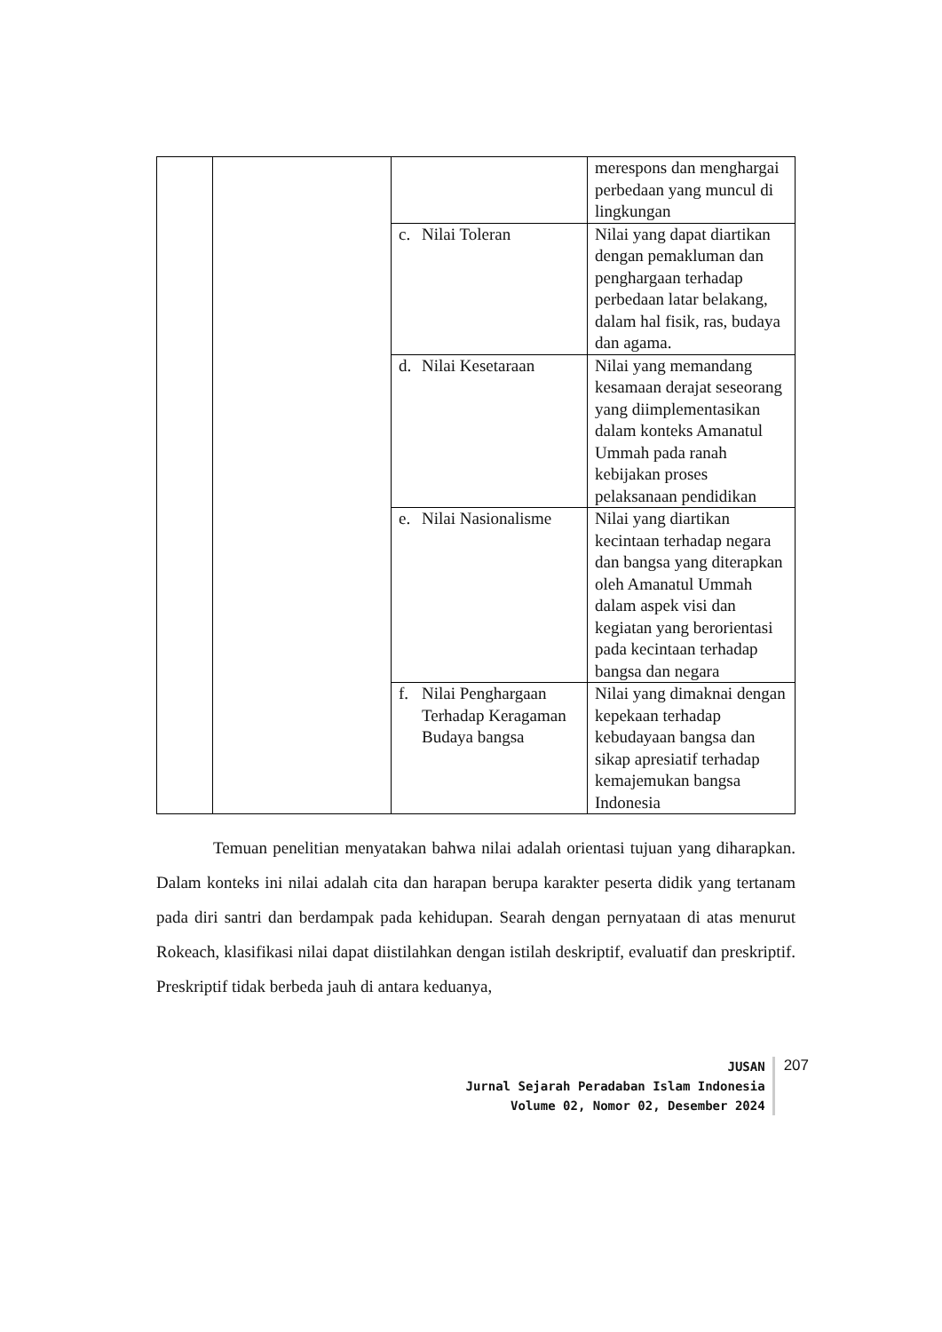| | | | merespons dan menghargai perbedaan yang muncul di lingkungan |
| | | c. Nilai Toleran | Nilai yang dapat diartikan dengan pemakluman dan penghargaan terhadap perbedaan latar belakang, dalam hal fisik, ras, budaya dan agama. |
| | | d. Nilai Kesetaraan | Nilai yang memandang kesamaan derajat seseorang yang diimplementasikan dalam konteks Amanatul Ummah pada ranah kebijakan proses pelaksanaan pendidikan |
| | | e. Nilai Nasionalisme | Nilai yang diartikan kecintaan terhadap negara dan bangsa yang diterapkan oleh Amanatul Ummah dalam aspek visi dan kegiatan yang berorientasi pada kecintaan terhadap bangsa dan negara |
| | | f. Nilai Penghargaan Terhadap Keragaman Budaya bangsa | Nilai yang dimaknai dengan kepekaan terhadap kebudayaan bangsa dan sikap apresiatif terhadap kemajemukan bangsa Indonesia |
Temuan penelitian menyatakan bahwa nilai adalah orientasi tujuan yang diharapkan. Dalam konteks ini nilai adalah cita dan harapan berupa karakter peserta didik yang tertanam pada diri santri dan berdampak pada kehidupan. Searah dengan pernyataan di atas menurut Rokeach, klasifikasi nilai dapat diistilahkan dengan istilah deskriptif, evaluatif dan preskriptif. Preskriptif tidak berbeda jauh di antara keduanya,
JUSAN
Jurnal Sejarah Peradaban Islam Indonesia
Volume 02, Nomor 02, Desember 2024
207